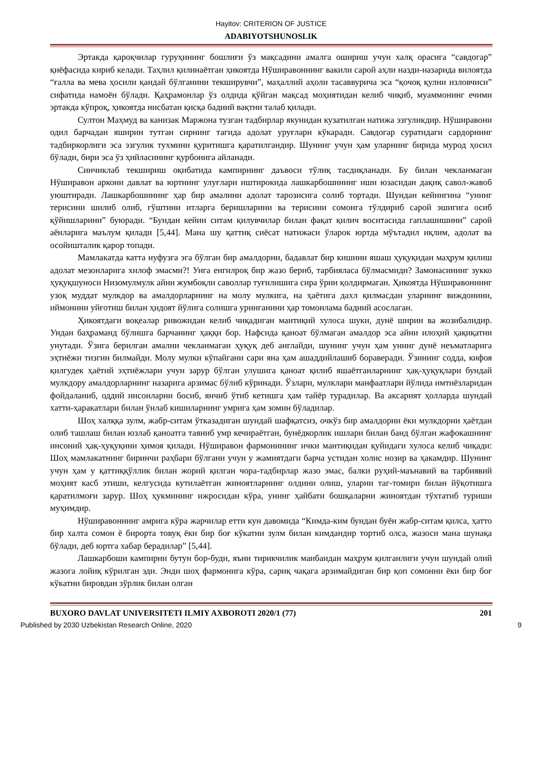Hayitov: CRITERION OF JUSTICE
ADABIYOTSHUNOSLIK
Эртакда қароқчилар гуруҳининг бошлиғи ўз мақсадини амалга ошириш учун халқ орасига “савдогар” қиёфасида кириб келади. Таҳлил қилинаётган ҳикоятда Нўширавоннинг вакили сарой аҳли назди-назарида вилоятда “ғалла ва мева ҳосили қандай бўлганини текширувчи”, маҳаллий аҳоли тасаввурича эса “қочоқ қулни изловчиси” сифатида намоён бўлади. Қаҳрамонлар ўз олдида қўйган мақсад моҳиятидан келиб чиқиб, муаммонинг ечими эртакда кўпроқ, ҳикоятда нисбатан қисқа бадиий вақтни талаб қилади.
Султон Маҳмуд ва канизак Маржона тузган тадбирлар якунидан кузатилган натижа эзгуликдир. Нўширавони одил барчадан яширин тутган сирнинг тагида адолат уруғлари кўкаради. Савдогар суратидаги сардорнинг тадбиркорлиги эса эзгулик тухмини қуритишга қаратилгандир. Шунинг учун ҳам уларнинг бирида мурод ҳосил бўлади, бири эса ўз ҳийласининг қурбонига айланади.
Синчиклаб текшириш оқибатида кампирнинг даъвоси тўлиқ тасдиқланади. Бу билан чекланмаган Нўширавон аркони давлат ва юртнинг улуғлари иштирокида лашкарбошининг иши юзасидан дақиқ савол-жавоб уюштиради. Лашкарбошининг ҳар бир амалини адолат тарозисига солиб тортади. Шундан кейингина “унинг терисини шилиб олиб, гўштини итларга беришларини ва терисини сомонга тўлдириб сарой эшигига осиб қўйишларини” буюради. “Бундан кейин ситам қилувчилар билан фақат қилич воситасида гаплашишини” сарой аёнларига маълум қилади [5,44]. Мана шу қаттиқ сиёсат натижаси ўларок юртда мўътадил иқлим, адолат ва осойишталик қарор топади.
Мамлакатда катта нуфузга эга бўлган бир амалдорни, бадавлат бир кишини яшаш ҳуқуқидан маҳрум қилиш адолат мезонларига хилоф эмасми?! Унга енгилроқ бир жазо бериб, тарбияласа бўлмасмиди? Замонасининг зукко ҳуқуқшуноси Низомулмулк айни жумбоқли саволлар туғилишига сира ўрин қолдирмаган. Ҳикоятда Нўширавоннинг узоқ муддат мулкдор ва амалдорларнинг на молу мулкига, на ҳаётига дахл қилмасдан уларнинг виждонини, иймонини уйғотиш билан ҳидоят йўлига солишга уринганини ҳар томонлама бадиий асослаган.
Ҳикоятдаги воқеалар ривожидан келиб чиқадиган мантиқий хулоса шуки, дунё ширин ва жозибалидир. Ундан баҳраманд бўлишга барчанинг ҳаққи бор. Нафсида қаноат бўлмаган амалдор эса айни илоҳий ҳақиқатни унутади. Ўзига берилган амални чекланмаган ҳуқуқ деб англайди, шунинг учун ҳам унинг дунё неъматларига эҳтиёжи тизгин билмайди. Молу мулки кўпайгани сари яна ҳам ашаддийлашиб бораверади. Ўзининг содда, кифоя қилгудек ҳаётий эҳтиёжлари учун зарур бўлган улушига қаноат қилиб яшаётганларнинг ҳақ-ҳуқуқлари бундай мулкдору амалдорларнинг назарига арзимас бўлиб кўринади. Ўзлари, мулклари манфаатлари йўлида имтиёзларидан фойдаланиб, оддий инсонларни босиб, янчиб ўтиб кетишга ҳам тайёр турадилар. Ва аксарият ҳолларда шундай хатти-ҳаракатлари билан ўнлаб кишиларнинг умрига ҳам зомин бўладилар.
Шоҳ халққа зулм, жабр-ситам ўтказадиган шундай шафқатсиз, очкўз бир амалдорни ёки мулкдорни ҳаётдан олиб ташлаш билан юзлаб қаноатга таяниб умр кечираётган, бунёдкорлик ишлари билан банд бўлган жафокашнинг инсоний ҳақ-ҳуқуқини ҳимоя қилади. Нўширавон фармонининг ички мантиқидан қуйидаги хулоса келиб чиқади: Шоҳ мамлакатнинг биринчи раҳбари бўлгани учун у жамиятдаги барча устидан холис нозир ва ҳакамдир. Шунинг учун ҳам у қаттиққўллик билан жорий қилган чора-тадбирлар жазо эмас, балки руҳий-маънавий ва тарбиявий моҳият касб этиши, келгусида кутилаётган жиноятларнинг олдини олиш, уларни таг-томири билан йўқотишга қаратилмоғи зарур. Шоҳ ҳукмининг ижросидан кўра, унинг ҳайбати бошқаларни жиноятдан тўхтатиб туриши муҳимдир.
Нўширавоннинг амрига кўра жарчилар етти кун давомида “Кимда-ким бундан буён жабр-ситам қилса, ҳатто бир халта сомон ё бирорта товуқ ёки бир боғ кўкатни зулм билан кимдандир тортиб олса, жазоси мана шунақа бўлади, деб юртга хабар берадилар” [5,44].
Лашкарбоши кампирни бутун бор-буди, яъни тирикчилик манбаидан маҳрум қилганлиги учун шундай олий жазога лойиқ кўрилган эди. Энди шоҳ фармонига кўра, сариқ чақага арзимайдиган бир қоп сомонни ёки бир боғ кўкатни бировдан зўрлик билан олган
BUXORO DAVLAT UNIVERSITETI ILMIY AXBOROTI 2020/1 (77) 201
Published by 2030 Uzbekistan Research Online, 2020 9